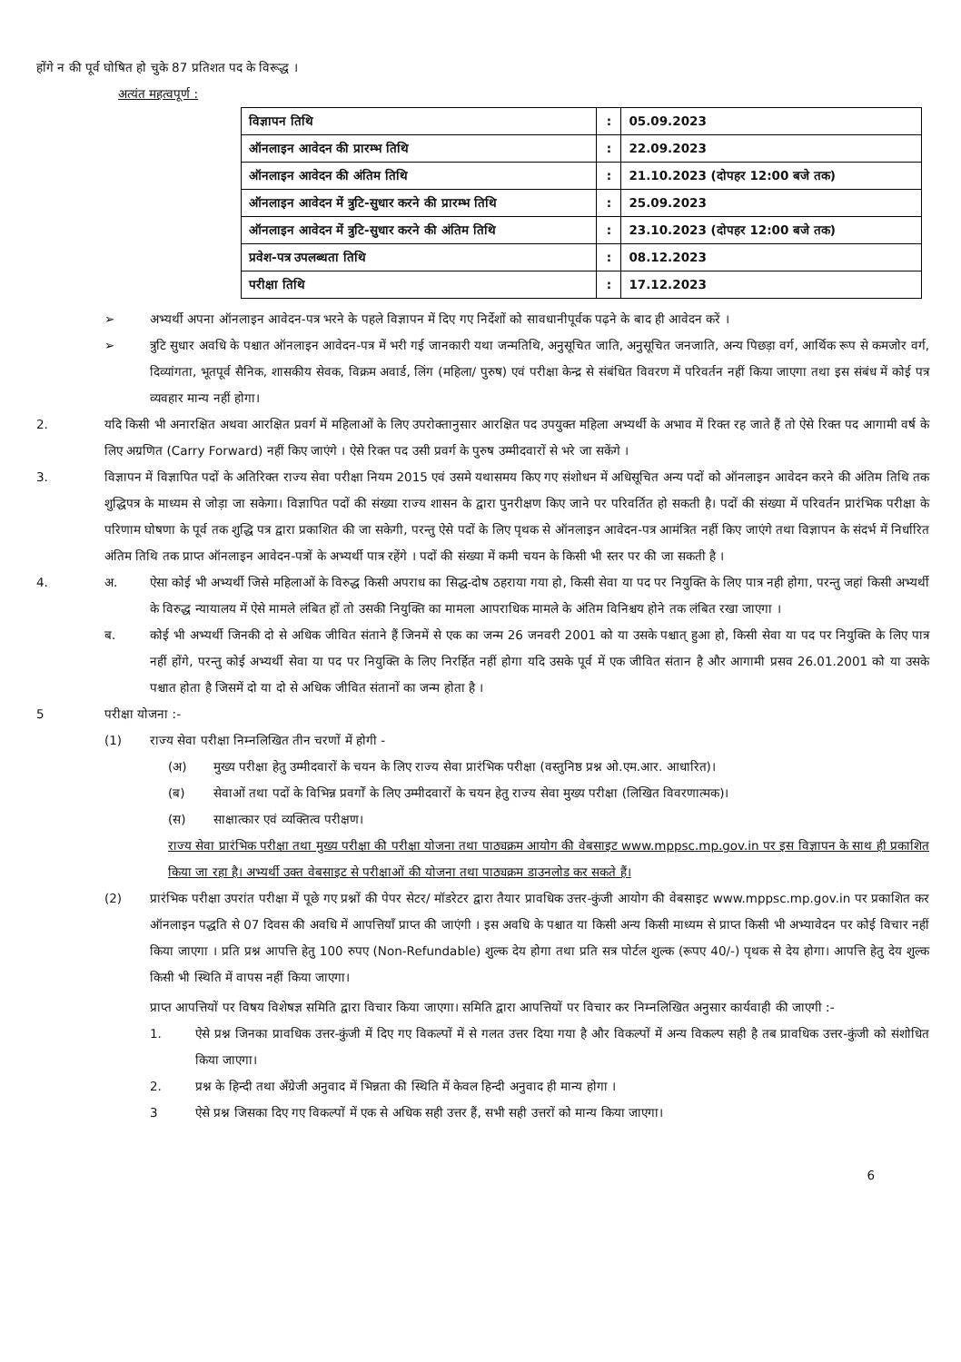होंगे न की पूर्व घोषित हो चुके 87 प्रतिशत पद के विरूद्ध ।
अत्यंत महत्वपूर्ण :
| विज्ञापन तिथि | : | 05.09.2023 |
| ऑनलाइन आवेदन की प्रारम्भ तिथि | : | 22.09.2023 |
| ऑनलाइन आवेदन की अंतिम तिथि | : | 21.10.2023 (दोपहर 12:00 बजे तक) |
| ऑनलाइन आवेदन में त्रुटि-सुधार करने की प्रारम्भ तिथि | : | 25.09.2023 |
| ऑनलाइन आवेदन में त्रुटि-सुधार करने की अंतिम तिथि | : | 23.10.2023 (दोपहर 12:00 बजे तक) |
| प्रवेश-पत्र उपलब्धता तिथि | : | 08.12.2023 |
| परीक्षा तिथि | : | 17.12.2023 |
➢ अभ्यर्थी अपना ऑनलाइन आवेदन-पत्र भरने के पहले विज्ञापन में दिए गए निर्देशों को सावधानीपूर्वक पढ़ने के बाद ही आवेदन करें ।
➢ त्रुटि सुधार अवधि के पश्चात ऑनलाइन आवेदन-पत्र में भरी गई जानकारी यथा जन्मतिथि, अनुसूचित जाति, अनुसूचित जनजाति, अन्य पिछड़ा वर्ग, आर्थिक रूप से कमजोर वर्ग, दिव्यांगता, भूतपूर्व सैनिक, शासकीय सेवक, विक्रम अवार्ड, लिंग (महिला/ पुरुष) एवं परीक्षा केन्द्र से संबंधित विवरण में परिवर्तन नहीं किया जाएगा तथा इस संबंध में कोई पत्र व्यवहार मान्य नहीं होगा।
2. यदि किसी भी अनारक्षित अथवा आरक्षित प्रवर्ग में महिलाओं के लिए उपरोक्तानुसार आरक्षित पद उपयुक्त महिला अभ्यर्थी के अभाव में रिक्त रह जाते हैं तो ऐसे रिक्त पद आगामी वर्ष के लिए अग्रणित (Carry Forward) नहीं किए जाएंगे । ऐसे रिक्त पद उसी प्रवर्ग के पुरुष उम्मीदवारों से भरे जा सकेंगे ।
3. विज्ञापन में विज्ञापित पदों के अतिरिक्त राज्य सेवा परीक्षा नियम 2015 एवं उसमे यथासमय किए गए संशोधन में अधिसूचित अन्य पदों को ऑनलाइन आवेदन करने की अंतिम तिथि तक शुद्धिपत्र के माध्यम से जोड़ा जा सकेगा। विज्ञापित पदों की संख्या राज्य शासन के द्वारा पुनरीक्षण किए जाने पर परिवर्तित हो सकती है। पदों की संख्या में परिवर्तन प्रारंभिक परीक्षा के परिणाम घोषणा के पूर्व तक शुद्धि पत्र द्वारा प्रकाशित की जा सकेगी, परन्तु ऐसे पदों के लिए पृथक से ऑनलाइन आवेदन-पत्र आमंत्रित नहीं किए जाएंगे तथा विज्ञापन के संदर्भ में निर्धारित अंतिम तिथि तक प्राप्त ऑनलाइन आवेदन-पत्रों के अभ्यर्थी पात्र रहेंगे । पदों की संख्या में कमी चयन के किसी भी स्तर पर की जा सकती है ।
4. अ. ऐसा कोई भी अभ्यर्थी जिसे महिलाओं के विरुद्ध किसी अपराध का सिद्ध-दोष ठहराया गया हो, किसी सेवा या पद पर नियुक्ति के लिए पात्र नही होगा, परन्तु जहां किसी अभ्यर्थी के विरुद्ध न्यायालय में ऐसे मामले लंबित हों तो उसकी नियुक्ति का मामला आपराधिक मामले के अंतिम विनिश्चय होने तक लंबित रखा जाएगा ।
ब. कोई भी अभ्यर्थी जिनकी दो से अधिक जीवित संताने हैं जिनमें से एक का जन्म 26 जनवरी 2001 को या उसके पश्चात् हुआ हो, किसी सेवा या पद पर नियुक्ति के लिए पात्र नहीं होंगे, परन्तु कोई अभ्यर्थी सेवा या पद पर नियुक्ति के लिए निरर्हित नहीं होगा यदि उसके पूर्व में एक जीवित संतान है और आगामी प्रसव 26.01.2001 को या उसके पश्चात होता है जिसमें दो या दो से अधिक जीवित संतानों का जन्म होता है ।
5 परीक्षा योजना :-
(1) राज्य सेवा परीक्षा निम्नलिखित तीन चरणों में होगी -
(अ) मुख्य परीक्षा हेतु उम्मीदवारों के चयन के लिए राज्य सेवा प्रारंभिक परीक्षा (वस्तुनिष्ठ प्रश्न ओ.एम.आर. आधारित)।
(ब) सेवाओं तथा पदों के विभिन्न प्रवर्गों के लिए उम्मीदवारों के चयन हेतु राज्य सेवा मुख्य परीक्षा (लिखित विवरणात्मक)।
(स) साक्षात्कार एवं व्यक्तित्व परीक्षण।
राज्य सेवा प्रारंभिक परीक्षा तथा मुख्य परीक्षा की परीक्षा योजना तथा पाठ्यक्रम आयोग की वेबसाइट www.mppsc.mp.gov.in पर इस विज्ञापन के साथ ही प्रकाशित किया जा रहा है। अभ्यर्थी उक्त वेबसाइट से परीक्षाओं की योजना तथा पाठ्यक्रम डाउनलोड कर सकते हैं।
(2) प्रारंभिक परीक्षा उपरांत परीक्षा में पूछे गए प्रश्नों की पेपर सेटर/ मॉडरेटर द्वारा तैयार प्रावधिक उत्तर-कुंजी आयोग की वेबसाइट www.mppsc.mp.gov.in पर प्रकाशित कर ऑनलाइन पद्धति से 07 दिवस की अवधि में आपत्तियाँ प्राप्त की जाएंगी । इस अवधि के पश्चात या किसी अन्य किसी माध्यम से प्राप्त किसी भी अभ्यावेदन पर कोई विचार नहीं किया जाएगा । प्रति प्रश्न आपत्ति हेतु 100 रुपए (Non-Refundable) शुल्क देय होगा तथा प्रति सत्र पोर्टल शुल्क (रूपए 40/-) पृथक से देय होगा। आपत्ति हेतु देय शुल्क किसी भी स्थिति में वापस नहीं किया जाएगा।
प्राप्त आपत्तियों पर विषय विशेषज्ञ समिति द्वारा विचार किया जाएगा। समिति द्वारा आपत्तियों पर विचार कर निम्नलिखित अनुसार कार्यवाही की जाएगी :-
1. ऐसे प्रश्न जिनका प्रावधिक उत्तर-कुंजी में दिए गए विकल्पों में से गलत उत्तर दिया गया है और विकल्पों में अन्य विकल्प सही है तब प्रावधिक उत्तर-कुंजी को संशोधित किया जाएगा।
2. प्रश्न के हिन्दी तथा अँग्रेजी अनुवाद में भिन्नता की स्थिति में केवल हिन्दी अनुवाद ही मान्य होगा ।
3 ऐसे प्रश्न जिसका दिए गए विकल्पों में एक से अधिक सही उत्तर हैं, सभी सही उत्तरों को मान्य किया जाएगा।
6